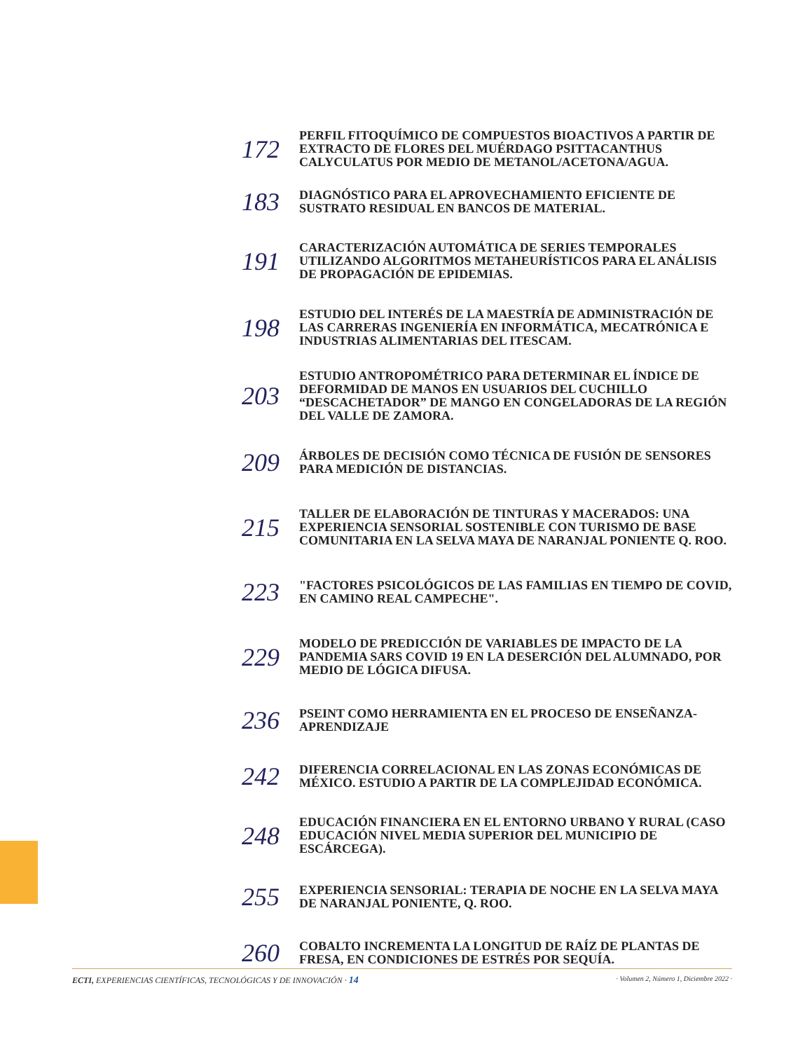172
PERFIL FITOQUÍMICO DE COMPUESTOS BIOACTIVOS A PARTIR DE EXTRACTO DE FLORES DEL MUÉRDAGO PSITTACANTHUS CALYCULATUS POR MEDIO DE METANOL/ACETONA/AGUA.
183
DIAGNÓSTICO PARA EL APROVECHAMIENTO EFICIENTE DE SUSTRATO RESIDUAL EN BANCOS DE MATERIAL.
191
CARACTERIZACIÓN AUTOMÁTICA DE SERIES TEMPORALES UTILIZANDO ALGORITMOS METAHEURÍSTICOS PARA EL ANÁLISIS DE PROPAGACIÓN DE EPIDEMIAS.
198
ESTUDIO DEL INTERÉS DE LA MAESTRÍA DE ADMINISTRACIÓN DE LAS CARRERAS INGENIERÍA EN INFORMÁTICA, MECATRÓNICA E INDUSTRIAS ALIMENTARIAS DEL ITESCAM.
203
ESTUDIO ANTROPOMÉTRICO PARA DETERMINAR EL ÍNDICE DE DEFORMIDAD DE MANOS EN USUARIOS DEL CUCHILLO “DESCACHETADOR” DE MANGO EN CONGELADORAS DE LA REGIÓN DEL VALLE DE ZAMORA.
209
ÁRBOLES DE DECISIÓN COMO TÉCNICA DE FUSIÓN DE SENSORES PARA MEDICIÓN DE DISTANCIAS.
215
TALLER DE ELABORACIÓN DE TINTURAS Y MACERADOS: UNA EXPERIENCIA SENSORIAL SOSTENIBLE CON TURISMO DE BASE COMUNITARIA EN LA SELVA MAYA DE NARANJAL PONIENTE Q. ROO.
223
"FACTORES PSICOLÓGICOS DE LAS FAMILIAS EN TIEMPO DE COVID, EN CAMINO REAL CAMPECHE".
229
MODELO DE PREDICCIÓN DE VARIABLES DE IMPACTO DE LA PANDEMIA SARS COVID 19 EN LA DESERCIÓN DEL ALUMNADO, POR MEDIO DE LÓGICA DIFUSA.
236
PSEINT COMO HERRAMIENTA EN EL PROCESO DE ENSEÑANZA-APRENDIZAJE
242
DIFERENCIA CORRELACIONAL EN LAS ZONAS ECONÓMICAS DE MÉXICO. ESTUDIO A PARTIR DE LA COMPLEJIDAD ECONÓMICA.
248
EDUCACIÓN FINANCIERA EN EL ENTORNO URBANO Y RURAL (CASO EDUCACIÓN NIVEL MEDIA SUPERIOR DEL MUNICIPIO DE ESCÁRCEGA).
255
EXPERIENCIA SENSORIAL: TERAPIA DE NOCHE EN LA SELVA MAYA DE NARANJAL PONIENTE, Q. ROO.
260
COBALTO INCREMENTA LA LONGITUD DE RAÍZ DE PLANTAS DE FRESA, EN CONDICIONES DE ESTRÉS POR SEQUÍA.
ECTI, EXPERIENCIAS CIENTÍFICAS, TECNOLÓGICAS Y DE INNOVACIÓN · 14 · Volumen 2, Número 1, Diciembre 2022 ·